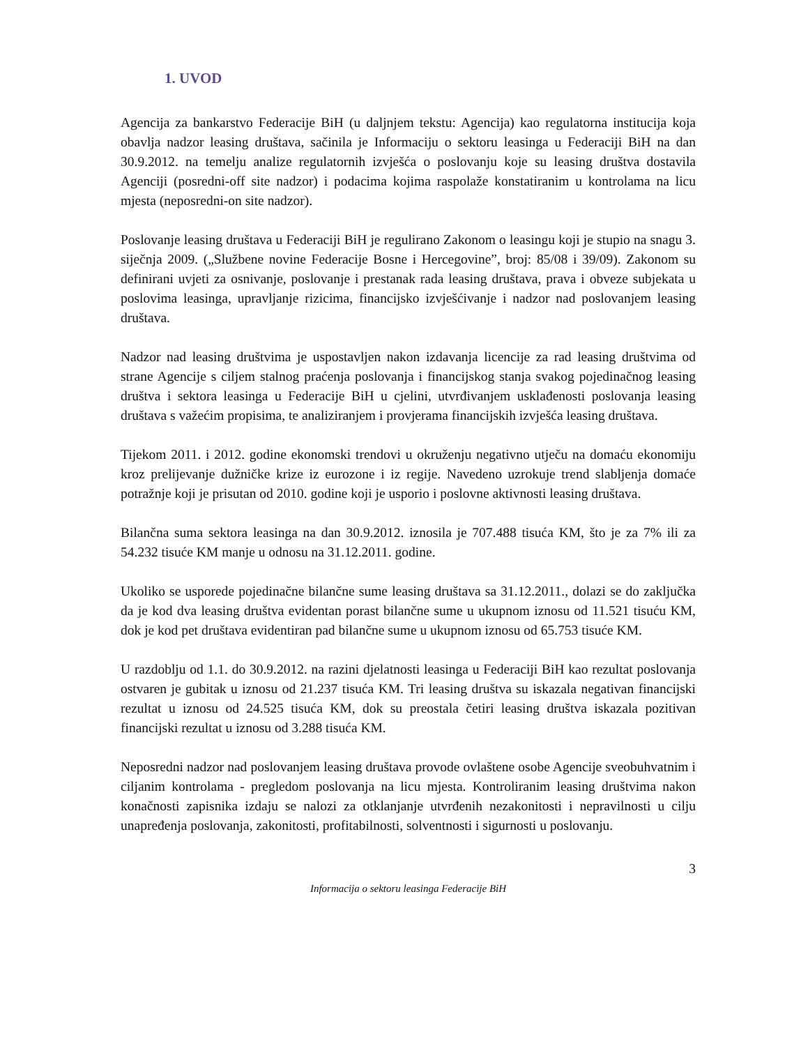1. UVOD
Agencija za bankarstvo Federacije BiH (u daljnjem tekstu: Agencija) kao regulatorna institucija koja obavlja nadzor leasing društava, sačinila je Informaciju o sektoru leasinga u Federaciji BiH na dan 30.9.2012. na temelju analize regulatornih izvješća o poslovanju koje su leasing društva dostavila Agenciji (posredni-off site nadzor) i podacima kojima raspolaže konstatiranim u kontrolama na licu mjesta (neposredni-on site nadzor).
Poslovanje leasing društava u Federaciji BiH je regulirano Zakonom o leasingu koji je stupio na snagu 3. siječnja 2009. („Službene novine Federacije Bosne i Hercegovine”, broj: 85/08 i 39/09). Zakonom su definirani uvjeti za osnivanje, poslovanje i prestanak rada leasing društava, prava i obveze subjekata u poslovima leasinga, upravljanje rizicima, financijsko izvješćivanje i nadzor nad poslovanjem leasing društava.
Nadzor nad leasing društvima je uspostavljen nakon izdavanja licencije za rad leasing društvima od strane Agencije s ciljem stalnog praćenja poslovanja i financijskog stanja svakog pojedinačnog leasing društva i sektora leasinga u Federacije BiH u cjelini, utvrđivanjem usklađenosti poslovanja leasing društava s važećim propisima, te analiziranjem i provjerama financijskih izvješća leasing društava.
Tijekom 2011. i 2012. godine ekonomski trendovi u okruženju negativno utječu na domaću ekonomiju kroz prelijevanje dužničke krize iz eurozone i iz regije. Navedeno uzrokuje trend slabljenja domaće potražnje koji je prisutan od 2010. godine koji je usporio i poslovne aktivnosti leasing društava.
Bilančna suma sektora leasinga na dan 30.9.2012. iznosila je 707.488 tisuća KM, što je za 7% ili za 54.232 tisuće KM manje u odnosu na 31.12.2011. godine.
Ukoliko se usporede pojedinačne bilančne sume leasing društava sa 31.12.2011., dolazi se do zaključka da je kod dva leasing društva evidentan porast bilančne sume u ukupnom iznosu od 11.521 tisuću KM, dok je kod pet društava evidentiran pad bilančne sume u ukupnom iznosu od 65.753 tisuće KM.
U razdoblju od 1.1. do 30.9.2012. na razini djelatnosti leasinga u Federaciji BiH kao rezultat poslovanja ostvaren je gubitak u iznosu od 21.237 tisuća KM. Tri leasing društva su iskazala negativan financijski rezultat u iznosu od 24.525 tisuća KM, dok su preostala četiri leasing društva iskazala pozitivan financijski rezultat u iznosu od 3.288 tisuća KM.
Neposredni nadzor nad poslovanjem leasing društava provode ovlaštene osobe Agencije sveobuhvatnim i ciljanim kontrolama - pregledom poslovanja na licu mjesta. Kontroliranim leasing društvima nakon konačnosti zapisnika izdaju se nalozi za otklanjanje utvrđenih nezakonitosti i nepravilnosti u cilju unapređenja poslovanja, zakonitosti, profitabilnosti, solventnosti i sigurnosti u poslovanju.
3
Informacija o sektoru leasinga Federacije BiH